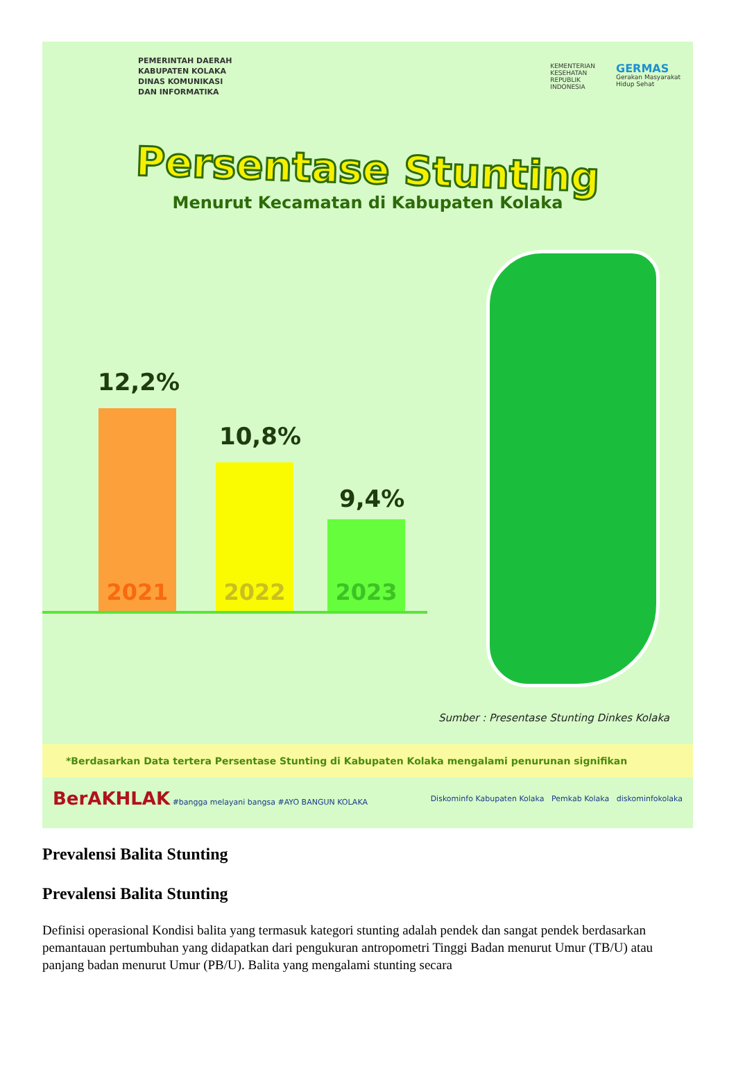PEMERINTAH DAERAH
KABUPATEN KOLAKA
DINAS KOMUNIKASI
DAN INFORMATIKA
KEMENTERIAN
KESEHATAN
REPUBLIK
INDONESIA
GERMAS
Gerakan Masyarakat
Hidup Sehat
Persentase Stunting
Menurut Kecamatan di Kabupaten Kolaka
12,2%
10,8%
9,4%
2021 2022 2023
Sumber : Presentase Stunting Dinkes Kolaka
*Berdasarkan Data tertera Persentase Stunting di Kabupaten Kolaka mengalami penurunan signifikan
BerAKHLAK #bangga melayani bangsa #AYO BANGUN KOLAKA
Diskominfo Kabupaten Kolaka Pemkab Kolaka diskominfokolaka
Prevalensi Balita Stunting
Prevalensi Balita Stunting
Definisi operasional Kondisi balita yang termasuk kategori stunting adalah pendek dan sangat pendek berdasarkan pemantauan pertumbuhan yang didapatkan dari pengukuran antropometri Tinggi Badan menurut Umur (TB/U) atau panjang badan menurut Umur (PB/U). Balita yang mengalami stunting secara